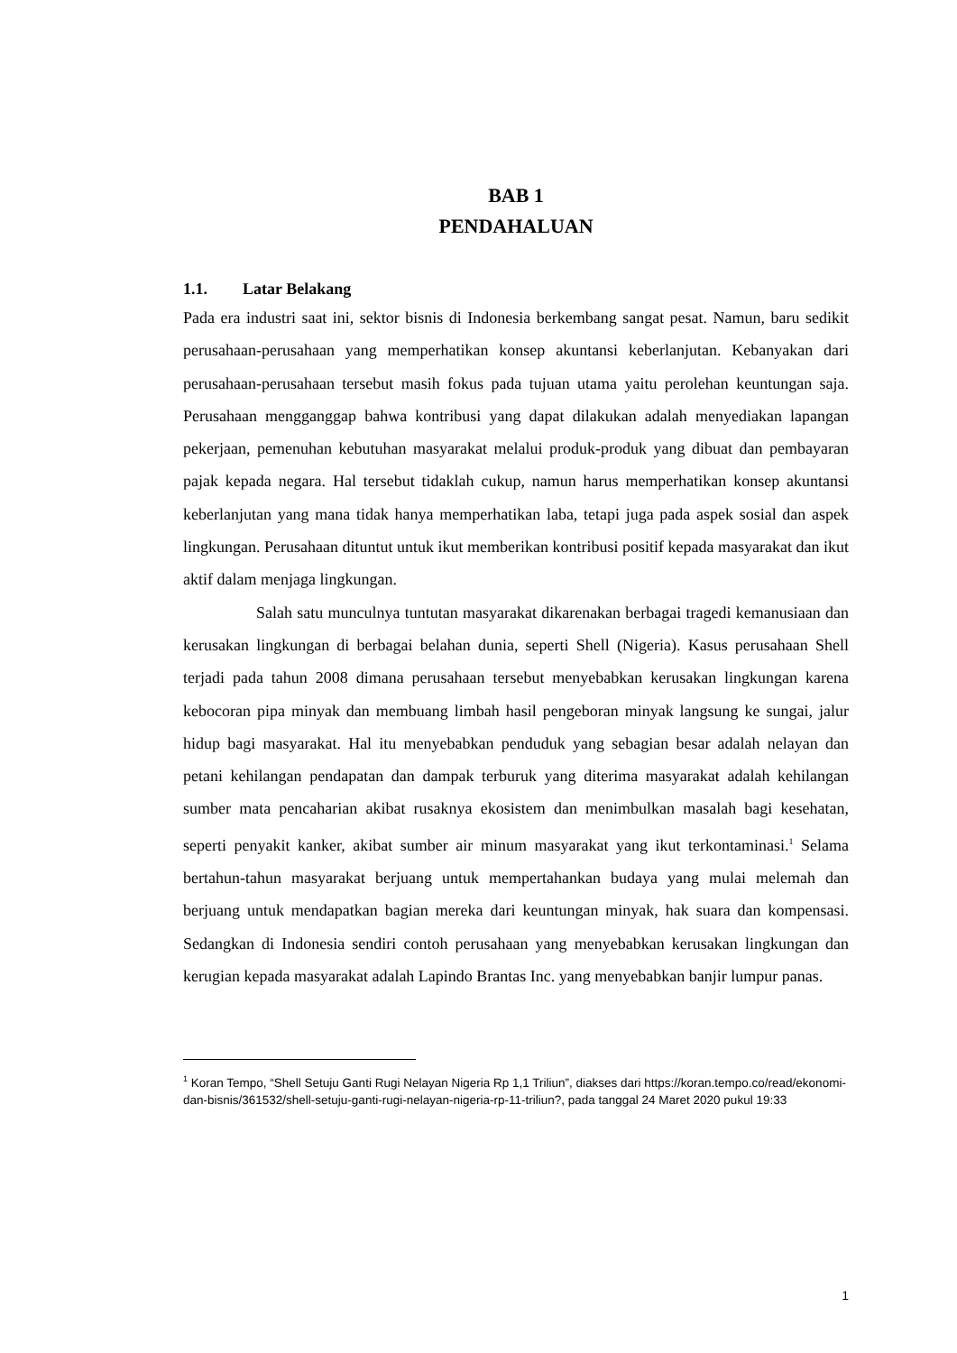BAB 1
PENDAHALUAN
1.1. Latar Belakang
Pada era industri saat ini, sektor bisnis di Indonesia berkembang sangat pesat. Namun, baru sedikit perusahaan-perusahaan yang memperhatikan konsep akuntansi keberlanjutan. Kebanyakan dari perusahaan-perusahaan tersebut masih fokus pada tujuan utama yaitu perolehan keuntungan saja. Perusahaan mengganggap bahwa kontribusi yang dapat dilakukan adalah menyediakan lapangan pekerjaan, pemenuhan kebutuhan masyarakat melalui produk-produk yang dibuat dan pembayaran pajak kepada negara. Hal tersebut tidaklah cukup, namun harus memperhatikan konsep akuntansi keberlanjutan yang mana tidak hanya memperhatikan laba, tetapi juga pada aspek sosial dan aspek lingkungan. Perusahaan dituntut untuk ikut memberikan kontribusi positif kepada masyarakat dan ikut aktif dalam menjaga lingkungan.
Salah satu munculnya tuntutan masyarakat dikarenakan berbagai tragedi kemanusiaan dan kerusakan lingkungan di berbagai belahan dunia, seperti Shell (Nigeria). Kasus perusahaan Shell terjadi pada tahun 2008 dimana perusahaan tersebut menyebabkan kerusakan lingkungan karena kebocoran pipa minyak dan membuang limbah hasil pengeboran minyak langsung ke sungai, jalur hidup bagi masyarakat. Hal itu menyebabkan penduduk yang sebagian besar adalah nelayan dan petani kehilangan pendapatan dan dampak terburuk yang diterima masyarakat adalah kehilangan sumber mata pencaharian akibat rusaknya ekosistem dan menimbulkan masalah bagi kesehatan, seperti penyakit kanker, akibat sumber air minum masyarakat yang ikut terkontaminasi.<sup>1</sup> Selama bertahun-tahun masyarakat berjuang untuk mempertahankan budaya yang mulai melemah dan berjuang untuk mendapatkan bagian mereka dari keuntungan minyak, hak suara dan kompensasi. Sedangkan di Indonesia sendiri contoh perusahaan yang menyebabkan kerusakan lingkungan dan kerugian kepada masyarakat adalah Lapindo Brantas Inc. yang menyebabkan banjir lumpur panas.
<sup>1</sup> Koran Tempo, “Shell Setuju Ganti Rugi Nelayan Nigeria Rp 1,1 Triliun”, diakses dari https://koran.tempo.co/read/ekonomi-dan-bisnis/361532/shell-setuju-ganti-rugi-nelayan-nigeria-rp-11-triliun?, pada tanggal 24 Maret 2020 pukul 19:33
1